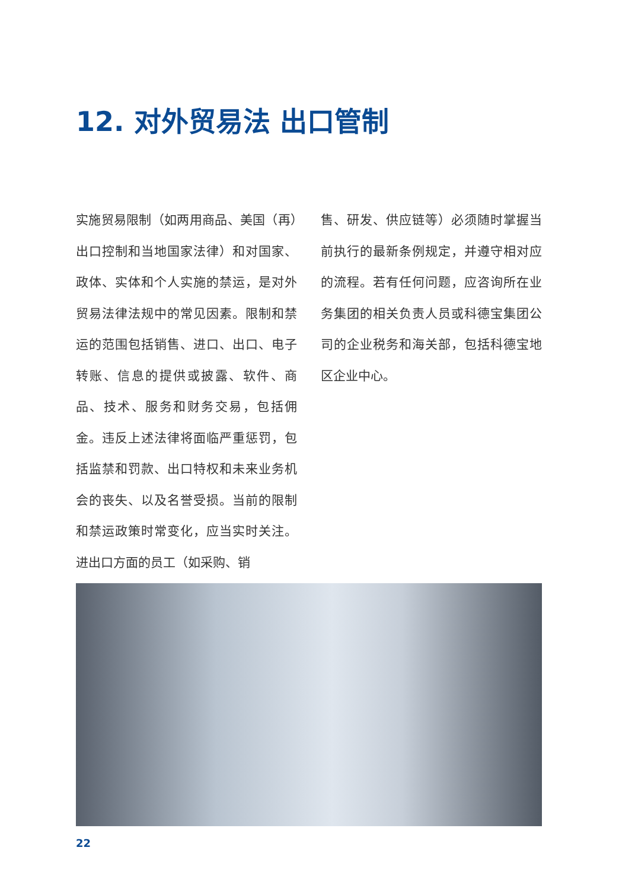12. 对外贸易法 出口管制
实施贸易限制（如两用商品、美国（再）出口控制和当地国家法律）和对国家、政体、实体和个人实施的禁运，是对外贸易法律法规中的常见因素。限制和禁运的范围包括销售、进口、出口、电子转账、信息的提供或披露、软件、商品、技术、服务和财务交易，包括佣金。违反上述法律将面临严重惩罚，包括监禁和罚款、出口特权和未来业务机会的丧失、以及名誉受损。当前的限制和禁运政策时常变化，应当实时关注。进出口方面的员工（如采购、销
售、研发、供应链等）必须随时掌握当前执行的最新条例规定，并遵守相对应的流程。若有任何问题，应咨询所在业务集团的相关负责人员或科德宝集团公司的企业税务和海关部，包括科德宝地区企业中心。
22